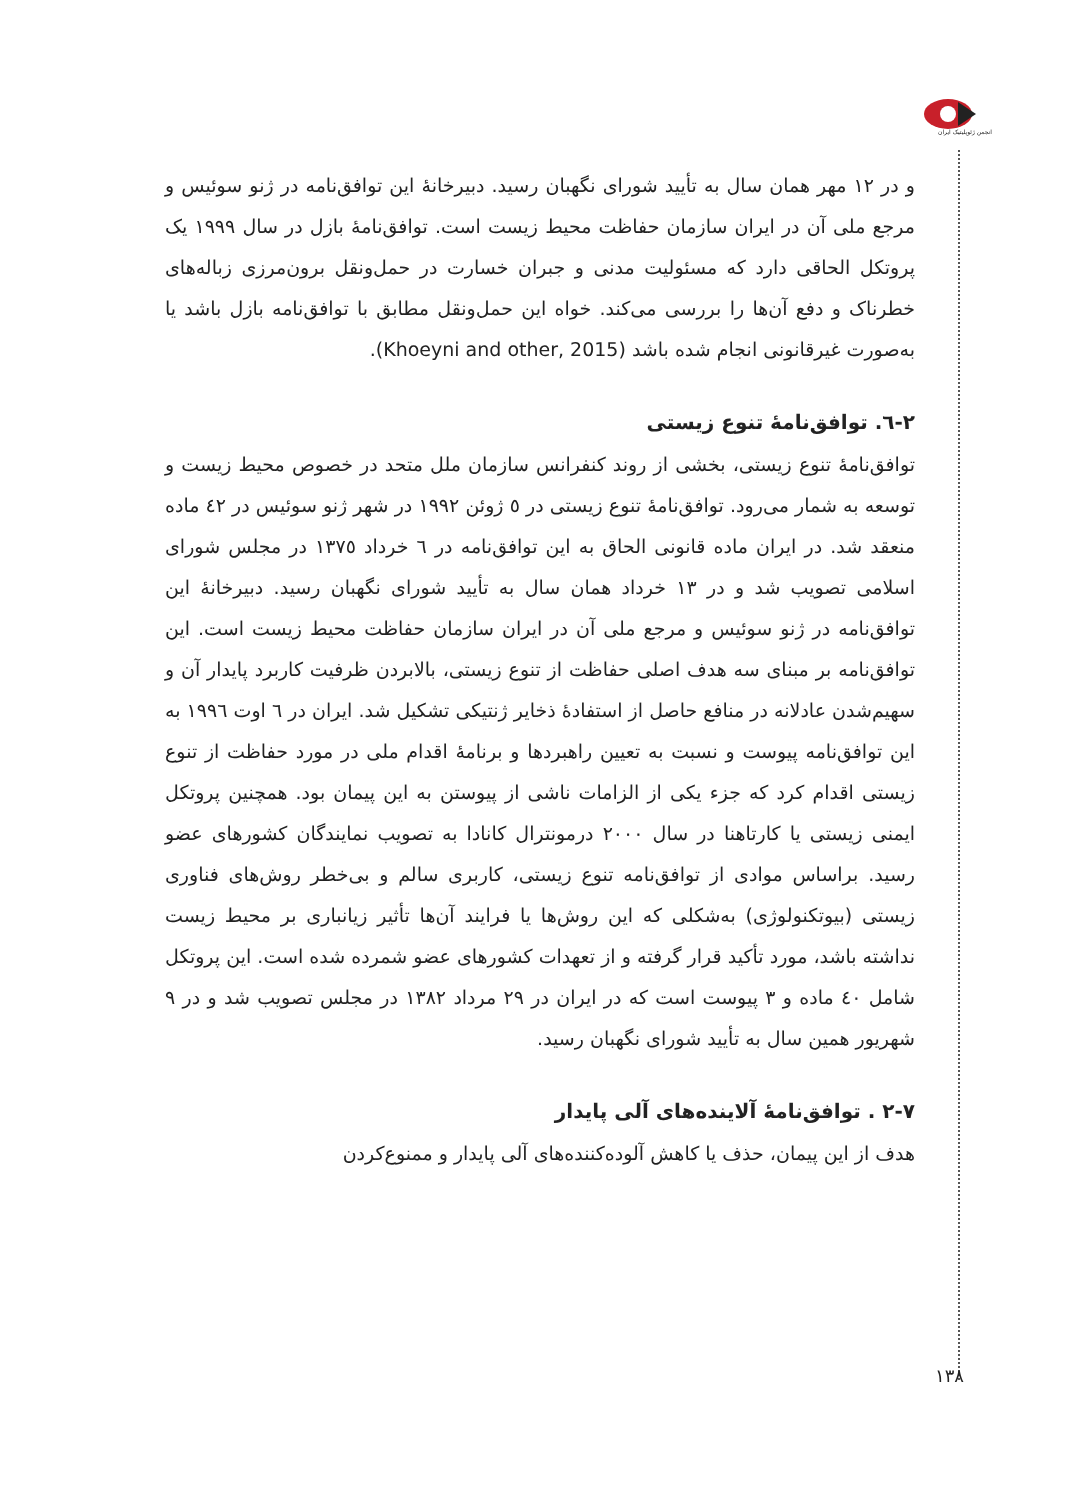انجمن ژئوپلیتیک ایران
و در ۱۲ مهر همان سال به تأیید شورای نگهبان رسید. دبیرخانهٔ این توافق‌نامه در ژنو سوئیس و مرجع ملی آن در ایران سازمان حفاظت محیط زیست است. توافق‌نامهٔ بازل در سال ۱۹۹۹ یک پروتکل الحاقی دارد که مسئولیت مدنی و جبران خسارت در حمل‌ونقل برون‌مرزی زباله‌های خطرناک و دفع آن‌ها را بررسی می‌کند. خواه این حمل‌ونقل مطابق با توافق‌نامه بازل باشد یا به‌صورت غیرقانونی انجام شده باشد (Khoeyni and other, 2015).
۲-٦. توافق‌نامهٔ تنوع زیستی
توافق‌نامهٔ تنوع زیستی، بخشی از روند کنفرانس سازمان ملل متحد در خصوص محیط زیست و توسعه به شمار می‌رود. توافق‌نامهٔ تنوع زیستی در ٥ ژوئن ۱۹۹۲ در شهر ژنو سوئیس در ٤۲ ماده منعقد شد. در ایران ماده قانونی الحاق به این توافق‌نامه در ٦ خرداد ۱۳۷٥ در مجلس شورای اسلامی تصویب شد و در ۱۳ خرداد همان سال به تأیید شورای نگهبان رسید. دبیرخانهٔ این توافق‌نامه در ژنو سوئیس و مرجع ملی آن در ایران سازمان حفاظت محیط زیست است. این توافق‌نامه بر مبنای سه هدف اصلی حفاظت از تنوع زیستی، بالابردن ظرفیت کاربرد پایدار آن و سهیم‌شدن عادلانه در منافع حاصل از استفادهٔ ذخایر ژنتیکی تشکیل شد. ایران در ٦ اوت ۱۹۹٦ به این توافق‌نامه پیوست و نسبت به تعیین راهبردها و برنامهٔ اقدام ملی در مورد حفاظت از تنوع زیستی اقدام کرد که جزء یکی از الزامات ناشی از پیوستن به این پیمان بود. همچنین پروتکل ایمنی زیستی یا کارتاهنا در سال ۲۰۰۰ درمونترال کانادا به تصویب نمایندگان کشورهای عضو رسید. براساس موادی از توافق‌نامه تنوع زیستی، کاربری سالم و بی‌خطر روش‌های فناوری زیستی (بیوتکنولوژی) به‌شکلی که این روش‌ها یا فرایند آن‌ها تأثیر زیانباری بر محیط زیست نداشته باشد، مورد تأکید قرار گرفته و از تعهدات کشورهای عضو شمرده شده است. این پروتکل شامل ٤۰ ماده و ۳ پیوست است که در ایران در ۲۹ مرداد ۱۳۸۲ در مجلس تصویب شد و در ۹ شهریور همین سال به تأیید شورای نگهبان رسید.
۲-۷ . توافق‌نامهٔ آلاینده‌های آلی پایدار
هدف از این پیمان، حذف یا کاهش آلوده‌کننده‌های آلی پایدار و ممنوع‌کردن
۱۳۸